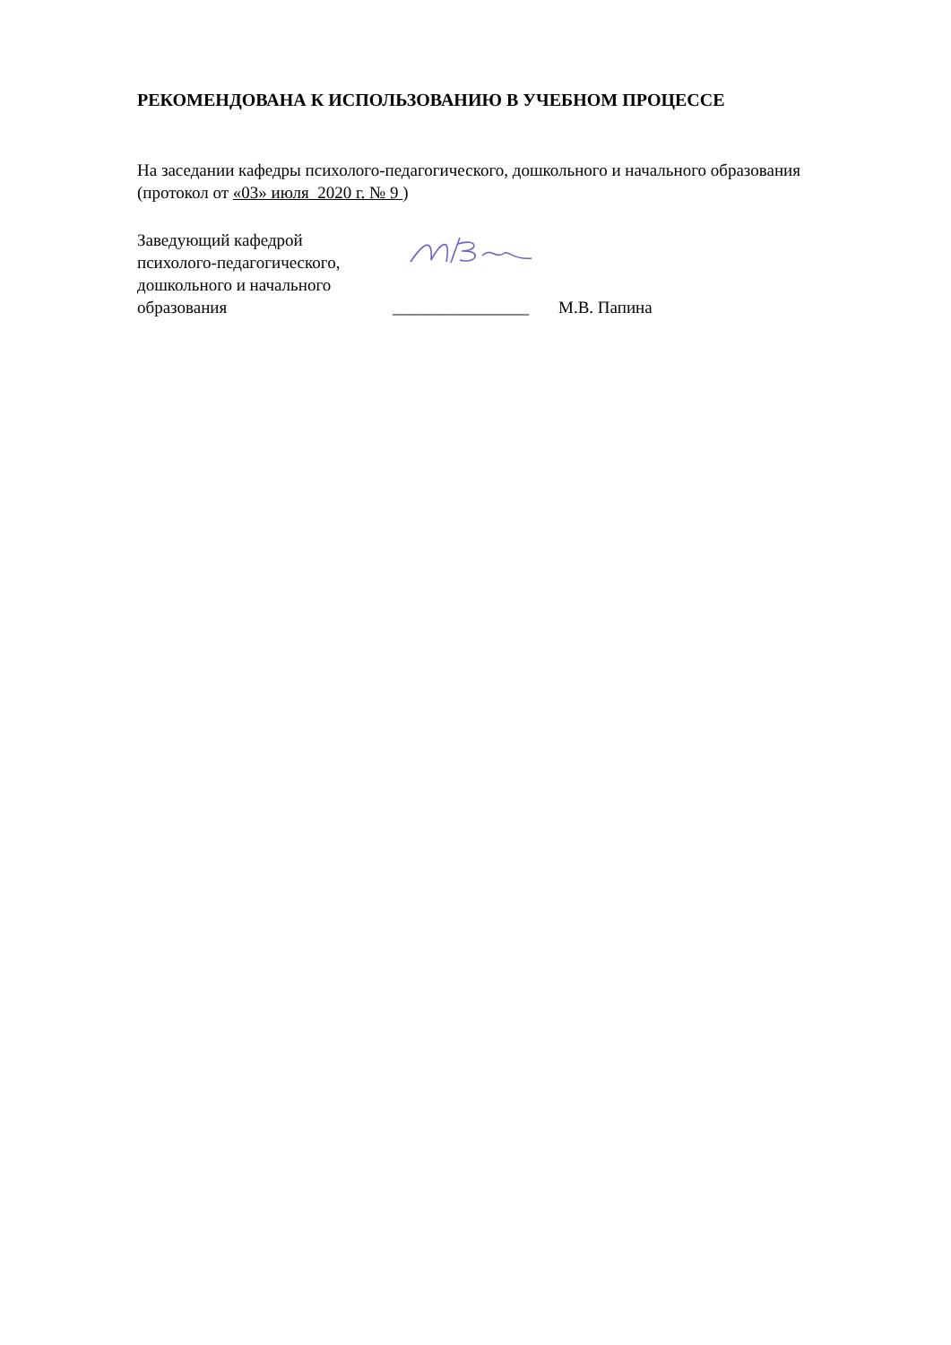РЕКОМЕНДОВАНА К ИСПОЛЬЗОВАНИЮ В УЧЕБНОМ ПРОЦЕССЕ
На заседании кафедры психолого-педагогического, дошкольного и начального образования (протокол от «03» июля 2020 г. № 9 )
Заведующий кафедрой
психолого-педагогического,
дошкольного и начального
образования
________________
М.В. Папина